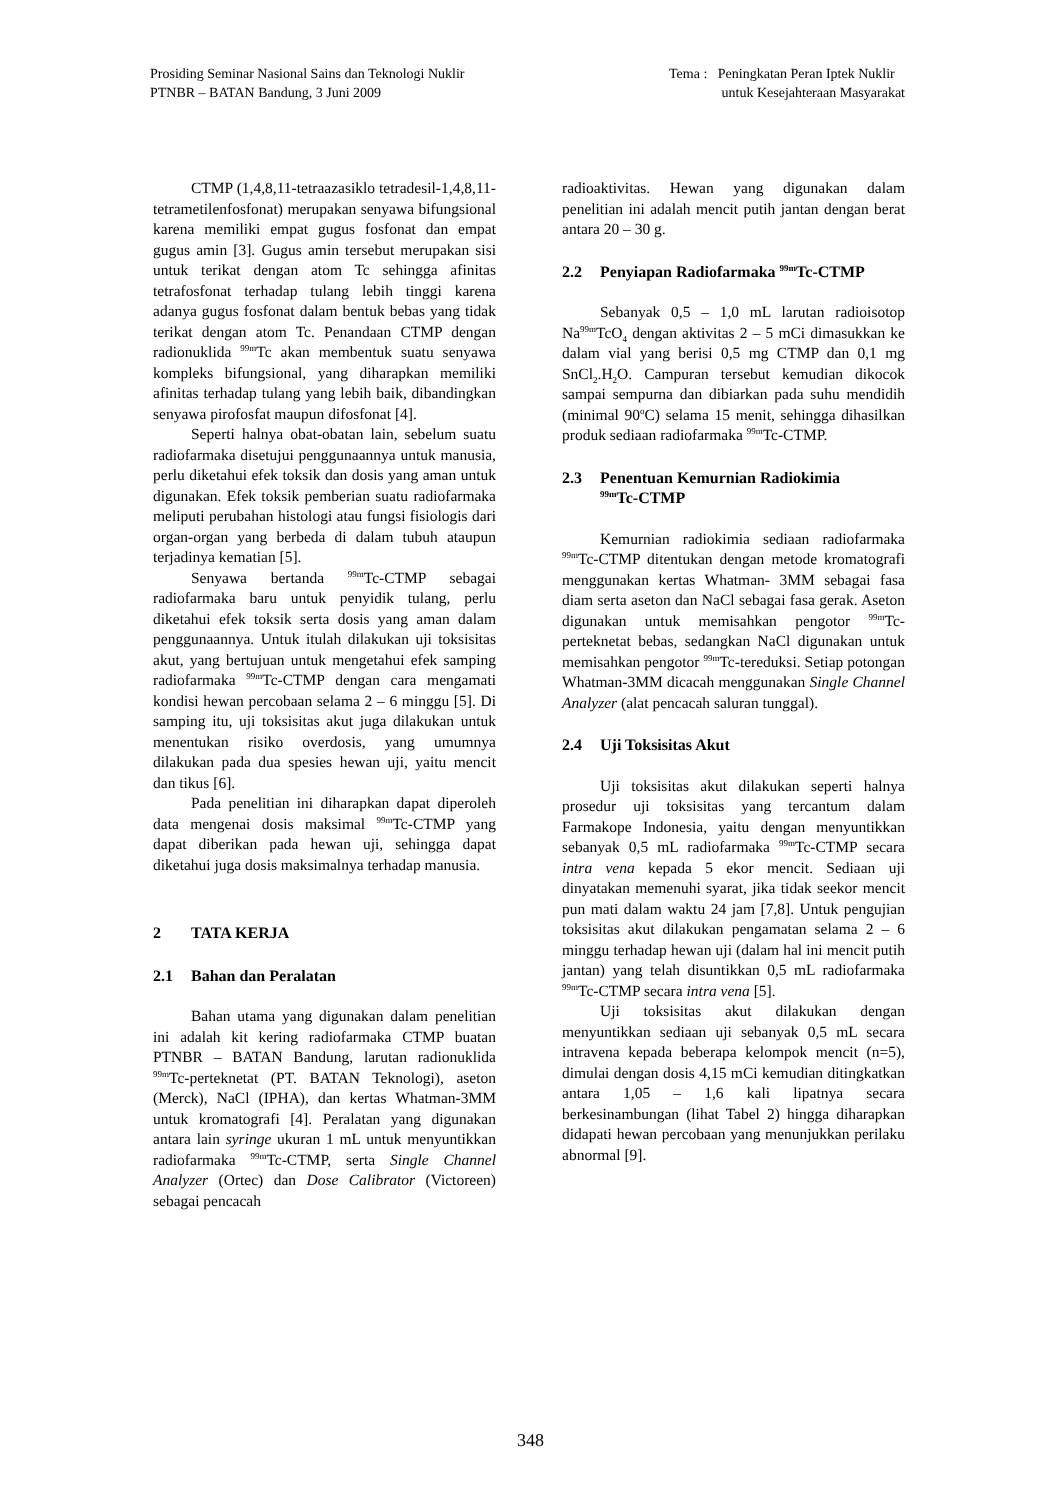Prosiding Seminar Nasional Sains dan Teknologi Nuklir
PTNBR – BATAN Bandung, 3 Juni 2009
Tema : Peningkatan Peran Iptek Nuklir
untuk Kesejahteraan Masyarakat
CTMP (1,4,8,11-tetraazasiklo tetradesil-1,4,8,11-tetrametilenfosfonat) merupakan senyawa bifungsional karena memiliki empat gugus fosfonat dan empat gugus amin [3]. Gugus amin tersebut merupakan sisi untuk terikat dengan atom Tc sehingga afinitas tetrafosfonat terhadap tulang lebih tinggi karena adanya gugus fosfonat dalam bentuk bebas yang tidak terikat dengan atom Tc. Penandaan CTMP dengan radionuklida <sup>99m</sup>Tc akan membentuk suatu senyawa kompleks bifungsional, yang diharapkan memiliki afinitas terhadap tulang yang lebih baik, dibandingkan senyawa pirofosfat maupun difosfonat [4].
Seperti halnya obat-obatan lain, sebelum suatu radiofarmaka disetujui penggunaannya untuk manusia, perlu diketahui efek toksik dan dosis yang aman untuk digunakan. Efek toksik pemberian suatu radiofarmaka meliputi perubahan histologi atau fungsi fisiologis dari organ-organ yang berbeda di dalam tubuh ataupun terjadinya kematian [5].
Senyawa bertanda <sup>99m</sup>Tc-CTMP sebagai radiofarmaka baru untuk penyidik tulang, perlu diketahui efek toksik serta dosis yang aman dalam penggunaannya. Untuk itulah dilakukan uji toksisitas akut, yang bertujuan untuk mengetahui efek samping radiofarmaka <sup>99m</sup>Tc-CTMP dengan cara mengamati kondisi hewan percobaan selama 2 – 6 minggu [5]. Di samping itu, uji toksisitas akut juga dilakukan untuk menentukan risiko overdosis, yang umumnya dilakukan pada dua spesies hewan uji, yaitu mencit dan tikus [6].
Pada penelitian ini diharapkan dapat diperoleh data mengenai dosis maksimal <sup>99m</sup>Tc-CTMP yang dapat diberikan pada hewan uji, sehingga dapat diketahui juga dosis maksimalnya terhadap manusia.
2 TATA KERJA
2.1 Bahan dan Peralatan
Bahan utama yang digunakan dalam penelitian ini adalah kit kering radiofarmaka CTMP buatan PTNBR – BATAN Bandung, larutan radionuklida <sup>99m</sup>Tc-perteknetat (PT. BATAN Teknologi), aseton (Merck), NaCl (IPHA), dan kertas Whatman-3MM untuk kromatografi [4]. Peralatan yang digunakan antara lain syringe ukuran 1 mL untuk menyuntikkan radiofarmaka <sup>99m</sup>Tc-CTMP, serta Single Channel Analyzer (Ortec) dan Dose Calibrator (Victoreen) sebagai pencacah
radioaktivitas. Hewan yang digunakan dalam penelitian ini adalah mencit putih jantan dengan berat antara 20 – 30 g.
2.2 Penyiapan Radiofarmaka <sup>99m</sup>Tc-CTMP
Sebanyak 0,5 – 1,0 mL larutan radioisotop Na<sup>99m</sup>TcO<sub>4</sub> dengan aktivitas 2 – 5 mCi dimasukkan ke dalam vial yang berisi 0,5 mg CTMP dan 0,1 mg SnCl<sub>2</sub>.H<sub>2</sub>O. Campuran tersebut kemudian dikocok sampai sempurna dan dibiarkan pada suhu mendidih (minimal 90<sup>o</sup>C) selama 15 menit, sehingga dihasilkan produk sediaan radiofarmaka <sup>99m</sup>Tc-CTMP.
2.3 Penentuan Kemurnian Radiokimia
<sup>99m</sup>Tc-CTMP
Kemurnian radiokimia sediaan radiofarmaka <sup>99m</sup>Tc-CTMP ditentukan dengan metode kromatografi menggunakan kertas Whatman- 3MM sebagai fasa diam serta aseton dan NaCl sebagai fasa gerak. Aseton digunakan untuk memisahkan pengotor <sup>99m</sup>Tc-perteknetat bebas, sedangkan NaCl digunakan untuk memisahkan pengotor <sup>99m</sup>Tc-tereduksi. Setiap potongan Whatman-3MM dicacah menggunakan Single Channel Analyzer (alat pencacah saluran tunggal).
2.4 Uji Toksisitas Akut
Uji toksisitas akut dilakukan seperti halnya prosedur uji toksisitas yang tercantum dalam Farmakope Indonesia, yaitu dengan menyuntikkan sebanyak 0,5 mL radiofarmaka <sup>99m</sup>Tc-CTMP secara intra vena kepada 5 ekor mencit. Sediaan uji dinyatakan memenuhi syarat, jika tidak seekor mencit pun mati dalam waktu 24 jam [7,8]. Untuk pengujian toksisitas akut dilakukan pengamatan selama 2 – 6 minggu terhadap hewan uji (dalam hal ini mencit putih jantan) yang telah disuntikkan 0,5 mL radiofarmaka <sup>99m</sup>Tc-CTMP secara intra vena [5].
Uji toksisitas akut dilakukan dengan menyuntikkan sediaan uji sebanyak 0,5 mL secara intravena kepada beberapa kelompok mencit (n=5), dimulai dengan dosis 4,15 mCi kemudian ditingkatkan antara 1,05 – 1,6 kali lipatnya secara berkesinambungan (lihat Tabel 2) hingga diharapkan didapati hewan percobaan yang menunjukkan perilaku abnormal [9].
348